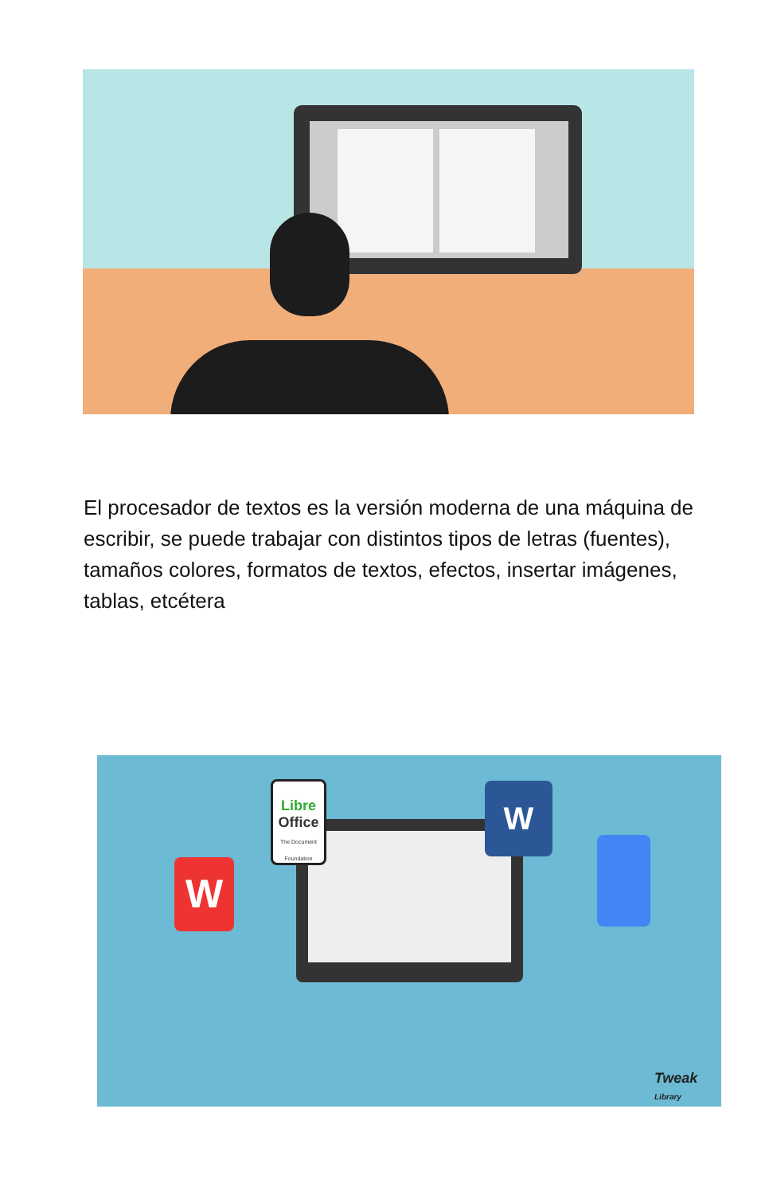El procesador de textos es la versión moderna de una máquina de escribir, se puede trabajar con distintos tipos de letras (fuentes), tamaños colores, formatos de textos, efectos, insertar imágenes, tablas, etcétera
W
Libre
Office
The Document Foundation
W
Tweak Library